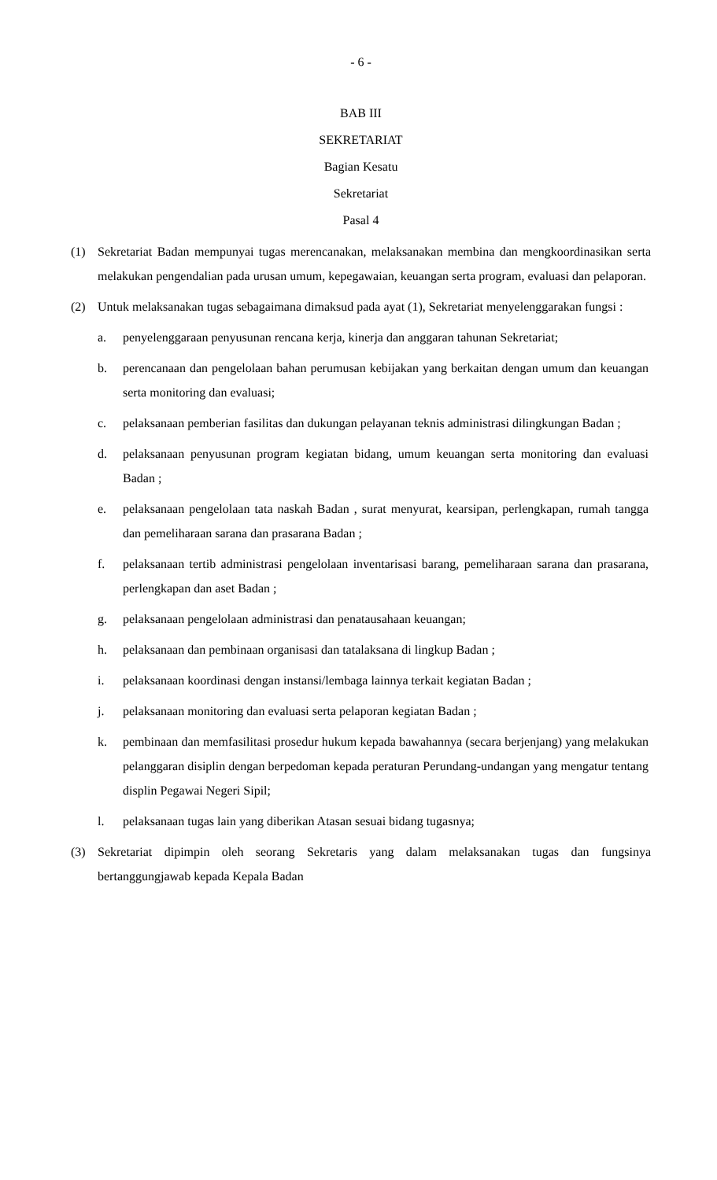- 6 -
BAB III
SEKRETARIAT
Bagian Kesatu
Sekretariat
Pasal 4
(1) Sekretariat Badan mempunyai tugas merencanakan, melaksanakan membina dan mengkoordinasikan serta melakukan pengendalian pada urusan umum, kepegawaian, keuangan serta program, evaluasi dan pelaporan.
(2) Untuk melaksanakan tugas sebagaimana dimaksud pada ayat (1), Sekretariat menyelenggarakan fungsi :
a. penyelenggaraan penyusunan rencana kerja, kinerja dan anggaran tahunan Sekretariat;
b. perencanaan dan pengelolaan bahan perumusan kebijakan yang berkaitan dengan umum dan keuangan serta monitoring dan evaluasi;
c. pelaksanaan pemberian fasilitas dan dukungan pelayanan teknis administrasi dilingkungan Badan ;
d. pelaksanaan penyusunan program kegiatan bidang, umum keuangan serta monitoring dan evaluasi Badan ;
e. pelaksanaan pengelolaan tata naskah Badan , surat menyurat, kearsipan, perlengkapan, rumah tangga dan pemeliharaan sarana dan prasarana Badan ;
f. pelaksanaan tertib administrasi pengelolaan inventarisasi barang, pemeliharaan sarana dan prasarana, perlengkapan dan aset Badan ;
g. pelaksanaan pengelolaan administrasi dan penatausahaan keuangan;
h. pelaksanaan dan pembinaan organisasi dan tatalaksana di lingkup Badan ;
i. pelaksanaan koordinasi dengan instansi/lembaga lainnya terkait kegiatan Badan ;
j. pelaksanaan monitoring dan evaluasi serta pelaporan kegiatan Badan ;
k. pembinaan dan memfasilitasi prosedur hukum kepada bawahannya (secara berjenjang) yang melakukan pelanggaran disiplin dengan berpedoman kepada peraturan Perundang-undangan yang mengatur tentang displin Pegawai Negeri Sipil;
l. pelaksanaan tugas lain yang diberikan Atasan sesuai bidang tugasnya;
(3) Sekretariat dipimpin oleh seorang Sekretaris yang dalam melaksanakan tugas dan fungsinya bertanggungjawab kepada Kepala Badan